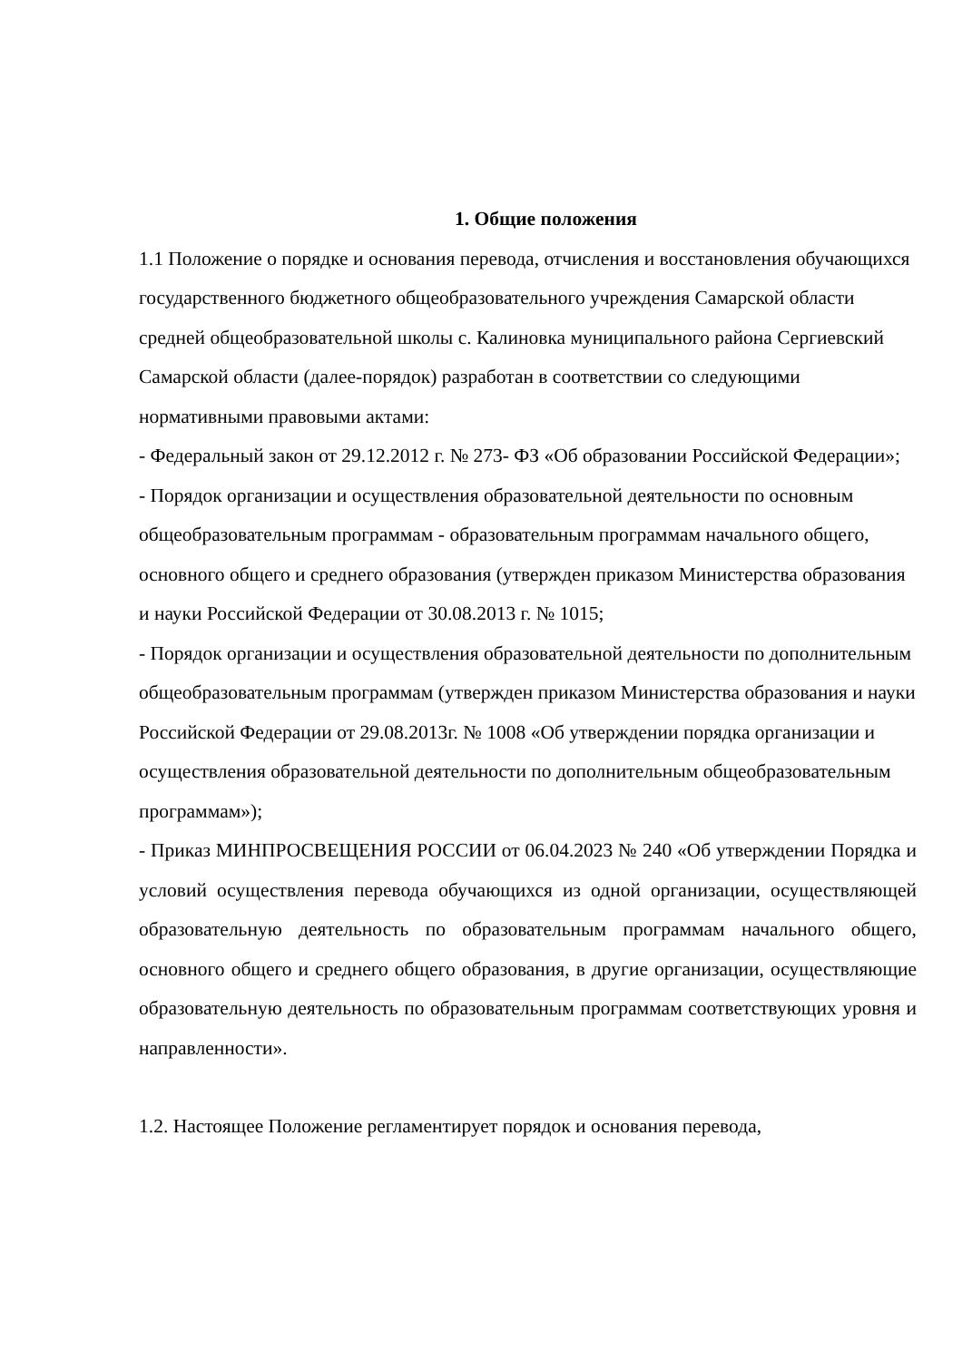1. Общие положения
1.1 Положение о порядке и основания перевода, отчисления и восстановления обучающихся государственного бюджетного общеобразовательного учреждения Самарской области средней общеобразовательной школы с. Калиновка муниципального района Сергиевский Самарской области (далее-порядок) разработан в соответствии со следующими нормативными правовыми актами:
- Федеральный закон от 29.12.2012 г. № 273- ФЗ «Об образовании Российской Федерации»;
- Порядок организации и осуществления образовательной деятельности по основным общеобразовательным программам - образовательным программам начального общего, основного общего и среднего образования (утвержден приказом Министерства образования и науки Российской Федерации от 30.08.2013 г. № 1015;
- Порядок организации и осуществления образовательной деятельности по дополнительным общеобразовательным программам (утвержден приказом Министерства образования и науки Российской Федерации от 29.08.2013г. № 1008 «Об утверждении порядка организации и осуществления образовательной деятельности по дополнительным общеобразовательным программам»);
- Приказ МИНПРОСВЕЩЕНИЯ РОССИИ от 06.04.2023 № 240 «Об утверждении Порядка и условий осуществления перевода обучающихся из одной организации, осуществляющей образовательную деятельность по образовательным программам начального общего, основного общего и среднего общего образования, в другие организации, осуществляющие образовательную деятельность по образовательным программам соответствующих уровня и направленности».
1.2. Настоящее Положение регламентирует порядок и основания перевода,